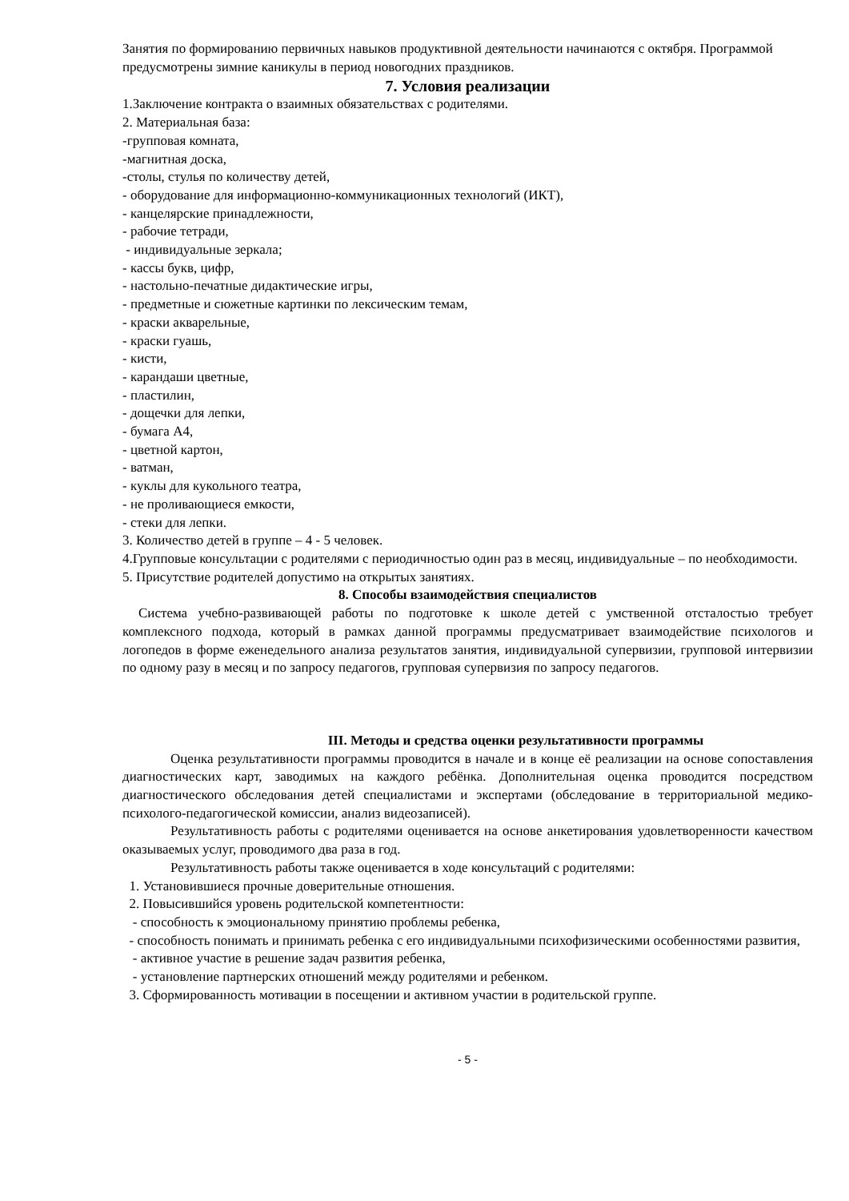Занятия по формированию первичных навыков продуктивной деятельности начинаются с октября. Программой предусмотрены зимние каникулы в период новогодних праздников.
7. Условия реализации
1.Заключение контракта о взаимных обязательствах с родителями.
2. Материальная база:
-групповая комната,
-магнитная доска,
-столы, стулья по количеству детей,
- оборудование для информационно-коммуникационных технологий (ИКТ),
- канцелярские принадлежности,
- рабочие тетради,
- индивидуальные зеркала;
- кассы букв, цифр,
- настольно-печатные дидактические игры,
- предметные и сюжетные картинки по лексическим темам,
- краски акварельные,
- краски гуашь,
- кисти,
- карандаши цветные,
- пластилин,
- дощечки для лепки,
- бумага А4,
- цветной картон,
- ватман,
- куклы для кукольного театра,
- не проливающиеся емкости,
- стеки для лепки.
3. Количество детей в группе – 4 - 5 человек.
4.Групповые консультации с родителями с периодичностью один раз в месяц, индивидуальные – по необходимости.
5. Присутствие родителей допустимо на открытых занятиях.
8. Способы взаимодействия специалистов
Система учебно-развивающей работы по подготовке к школе детей с умственной отсталостью требует комплексного подхода, который в рамках данной программы предусматривает взаимодействие психологов и логопедов в форме еженедельного анализа результатов занятия, индивидуальной супервизии, групповой интервизии по одному разу в месяц и по запросу педагогов, групповая супервизия по запросу педагогов.
III. Методы и средства оценки результативности программы
Оценка результативности программы проводится в начале и в конце её реализации на основе сопоставления диагностических карт, заводимых на каждого ребёнка. Дополнительная оценка проводится посредством диагностического обследования детей специалистами и экспертами (обследование в территориальной медико-психолого-педагогической комиссии, анализ видеозаписей).
Результативность работы с родителями оценивается на основе анкетирования удовлетворенности качеством оказываемых услуг, проводимого два раза в год.
Результативность работы также оценивается в ходе консультаций с родителями:
1. Установившиеся прочные доверительные отношения.
2. Повысившийся уровень родительской компетентности:
- способность к эмоциональному принятию проблемы ребенка,
- способность понимать и принимать ребенка с его индивидуальными психофизическими особенностями развития,
- активное участие в решение задач развития ребенка,
- установление партнерских отношений между родителями и ребенком.
3. Сформированность мотивации в посещении и активном участии в родительской группе.
- 5 -